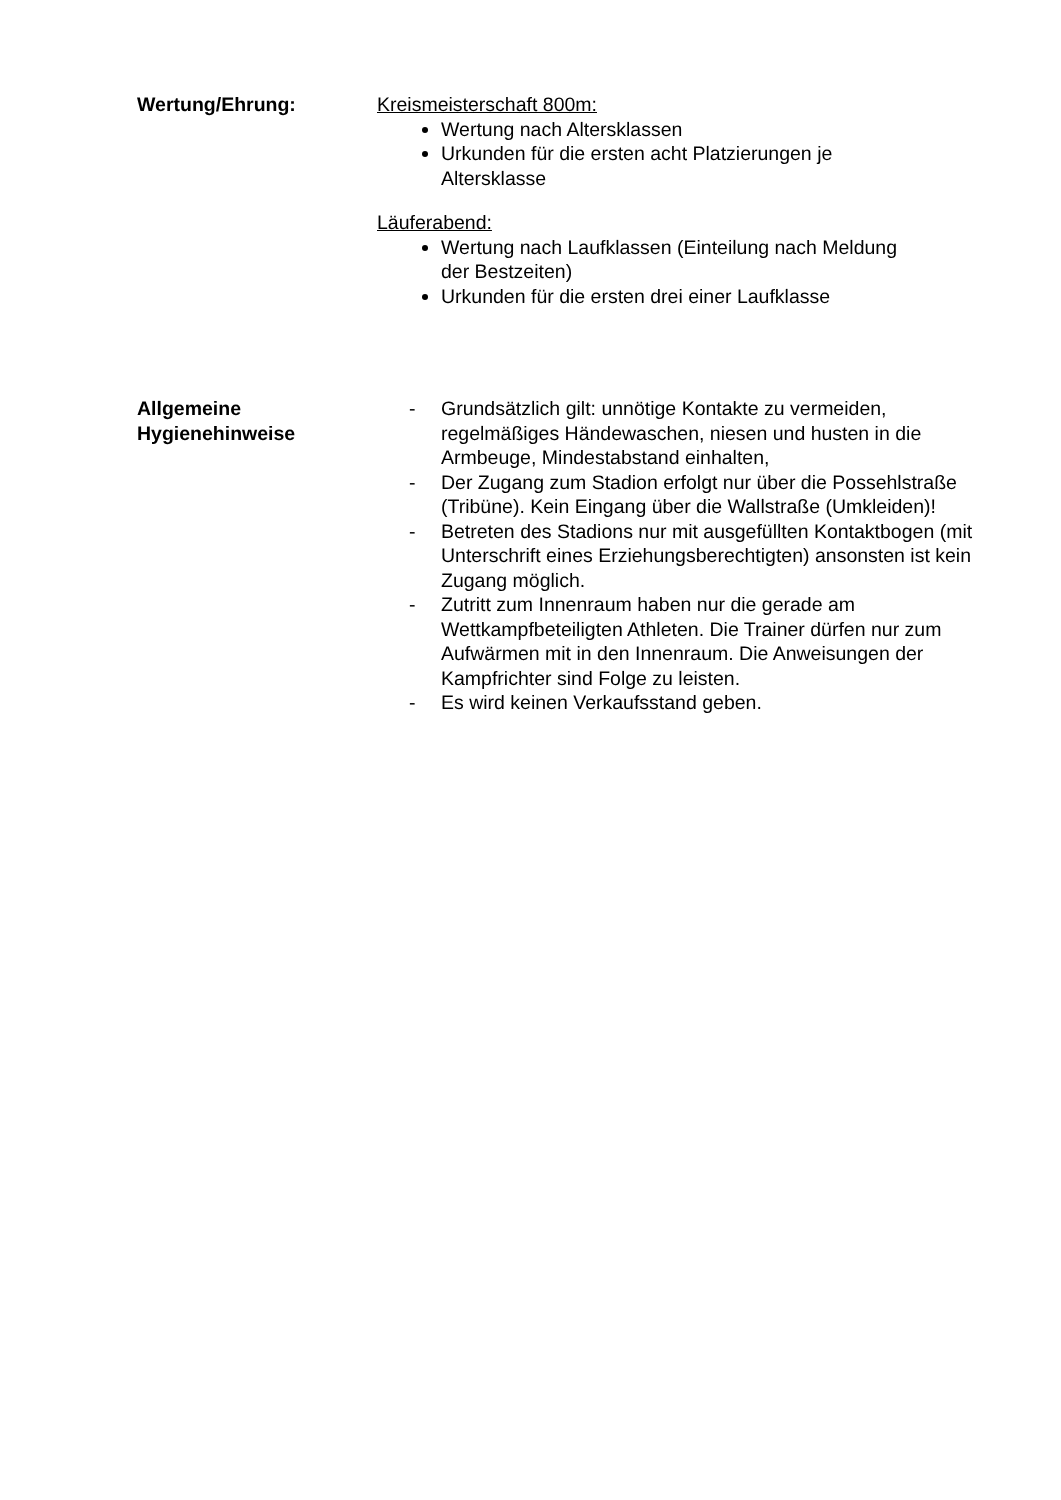Wertung/Ehrung: Kreismeisterschaft 800m:
Wertung nach Altersklassen
Urkunden für die ersten acht Platzierungen je Altersklasse
Läuferabend:
Wertung nach Laufklassen (Einteilung nach Meldung der Bestzeiten)
Urkunden für die ersten drei einer Laufklasse
Allgemeine Hygienehinweise
- Grundsätzlich gilt: unnötige Kontakte zu vermeiden, regelmäßiges Händewaschen, niesen und husten in die Armbeuge, Mindestabstand einhalten,
- Der Zugang zum Stadion erfolgt nur über die Possehlstraße (Tribüne). Kein Eingang über die Wallstraße (Umkleiden)!
- Betreten des Stadions nur mit ausgefüllten Kontaktbogen (mit Unterschrift eines Erziehungsberechtigten) ansonsten ist kein Zugang möglich.
- Zutritt zum Innenraum haben nur die gerade am Wettkampfbeteiligten Athleten. Die Trainer dürfen nur zum Aufwärmen mit in den Innenraum. Die Anweisungen der Kampfrichter sind Folge zu leisten.
- Es wird keinen Verkaufsstand geben.